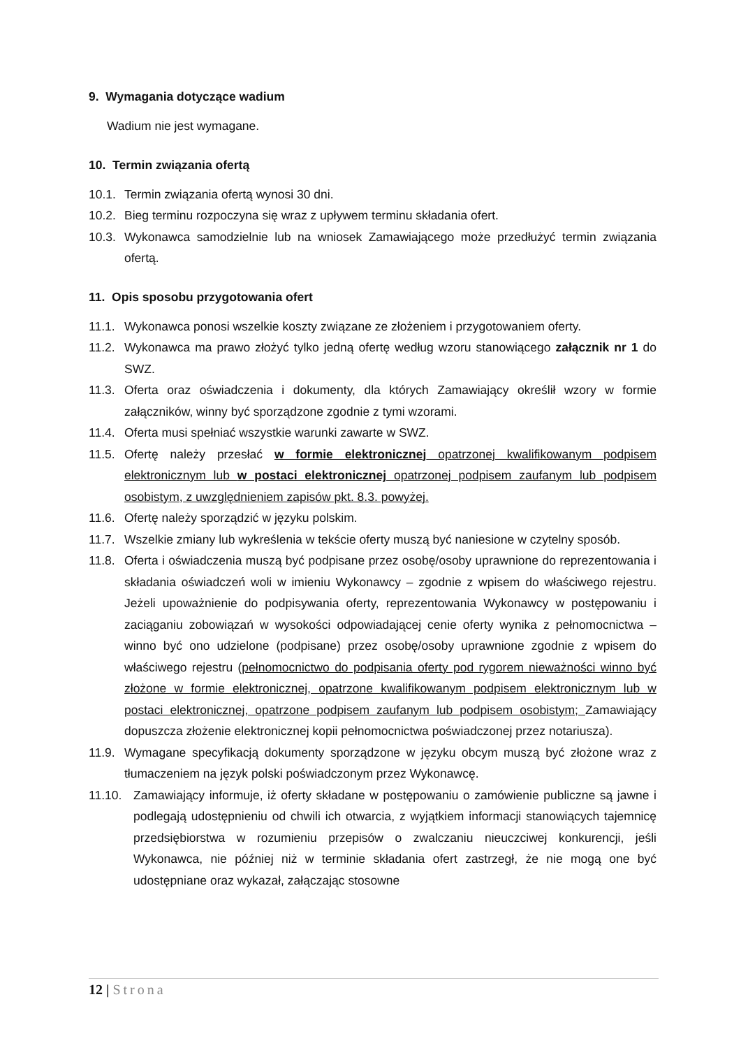9. Wymagania dotyczące wadium
Wadium nie jest wymagane.
10. Termin związania ofertą
10.1. Termin związania ofertą wynosi 30 dni.
10.2. Bieg terminu rozpoczyna się wraz z upływem terminu składania ofert.
10.3. Wykonawca samodzielnie lub na wniosek Zamawiającego może przedłużyć termin związania ofertą.
11. Opis sposobu przygotowania ofert
11.1. Wykonawca ponosi wszelkie koszty związane ze złożeniem i przygotowaniem oferty.
11.2. Wykonawca ma prawo złożyć tylko jedną ofertę według wzoru stanowiącego załącznik nr 1 do SWZ.
11.3. Oferta oraz oświadczenia i dokumenty, dla których Zamawiający określił wzory w formie załączników, winny być sporządzone zgodnie z tymi wzorami.
11.4. Oferta musi spełniać wszystkie warunki zawarte w SWZ.
11.5. Ofertę należy przesłać w formie elektronicznej opatrzonej kwalifikowanym podpisem elektronicznym lub w postaci elektronicznej opatrzonej podpisem zaufanym lub podpisem osobistym, z uwzględnieniem zapisów pkt. 8.3. powyżej.
11.6. Ofertę należy sporządzić w języku polskim.
11.7. Wszelkie zmiany lub wykreślenia w tekście oferty muszą być naniesione w czytelny sposób.
11.8. Oferta i oświadczenia muszą być podpisane przez osobę/osoby uprawnione do reprezentowania i składania oświadczeń woli w imieniu Wykonawcy – zgodnie z wpisem do właściwego rejestru. Jeżeli upoważnienie do podpisywania oferty, reprezentowania Wykonawcy w postępowaniu i zaciąganiu zobowiązań w wysokości odpowiadającej cenie oferty wynika z pełnomocnictwa – winno być ono udzielone (podpisane) przez osobę/osoby uprawnione zgodnie z wpisem do właściwego rejestru (pełnomocnictwo do podpisania oferty pod rygorem nieważności winno być złożone w formie elektronicznej, opatrzone kwalifikowanym podpisem elektronicznym lub w postaci elektronicznej, opatrzone podpisem zaufanym lub podpisem osobistym; Zamawiający dopuszcza złożenie elektronicznej kopii pełnomocnictwa poświadczonej przez notariusza).
11.9. Wymagane specyfikacją dokumenty sporządzone w języku obcym muszą być złożone wraz z tłumaczeniem na język polski poświadczonym przez Wykonawcę.
11.10. Zamawiający informuje, iż oferty składane w postępowaniu o zamówienie publiczne są jawne i podlegają udostępnieniu od chwili ich otwarcia, z wyjątkiem informacji stanowiących tajemnicę przedsiębiorstwa w rozumieniu przepisów o zwalczaniu nieuczciwej konkurencji, jeśli Wykonawca, nie później niż w terminie składania ofert zastrzegł, że nie mogą one być udostępniane oraz wykazał, załączając stosowne
12 | Strona